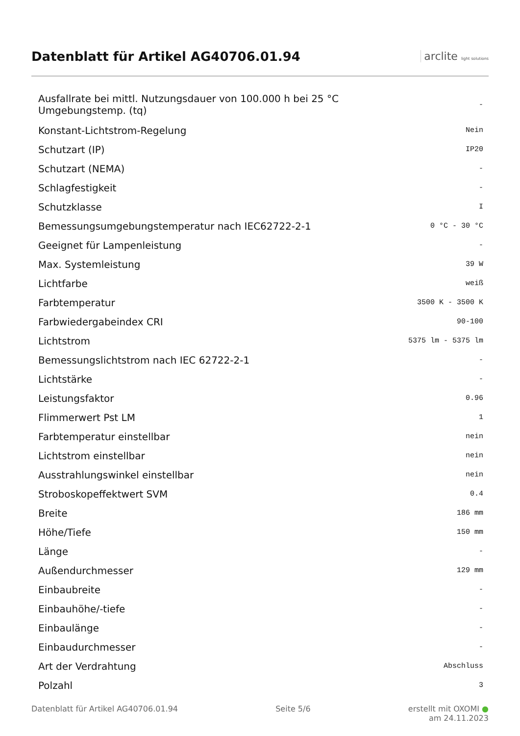Datenblatt für Artikel AG40706.01.94
arclite light solutions
| Ausfallrate bei mittl. Nutzungsdauer von 100.000 h bei 25 °C Umgebungstemp. (tq) | - |
| Konstant-Lichtstrom-Regelung | Nein |
| Schutzart (IP) | IP20 |
| Schutzart (NEMA) | - |
| Schlagfestigkeit | - |
| Schutzklasse | I |
| Bemessungsumgebungstemperatur nach IEC62722-2-1 | 0 °C - 30 °C |
| Geeignet für Lampenleistung | - |
| Max. Systemleistung | 39 W |
| Lichtfarbe | weiß |
| Farbtemperatur | 3500 K - 3500 K |
| Farbwiedergabeindex CRI | 90-100 |
| Lichtstrom | 5375 lm - 5375 lm |
| Bemessungslichtstrom nach IEC 62722-2-1 | - |
| Lichtstärke | - |
| Leistungsfaktor | 0.96 |
| Flimmerwert Pst LM | 1 |
| Farbtemperatur einstellbar | nein |
| Lichtstrom einstellbar | nein |
| Ausstrahlungswinkel einstellbar | nein |
| Stroboskopeffektwert SVM | 0.4 |
| Breite | 186 mm |
| Höhe/Tiefe | 150 mm |
| Länge | - |
| Außendurchmesser | 129 mm |
| Einbaubreite | - |
| Einbauhöhe/-tiefe | - |
| Einbaulänge | - |
| Einbaudurchmesser | - |
| Art der Verdrahtung | Abschluss |
| Polzahl | 3 |
Datenblatt für Artikel AG40706.01.94
Seite 5/6 erstellt mit OXOMI ●
am 24.11.2023